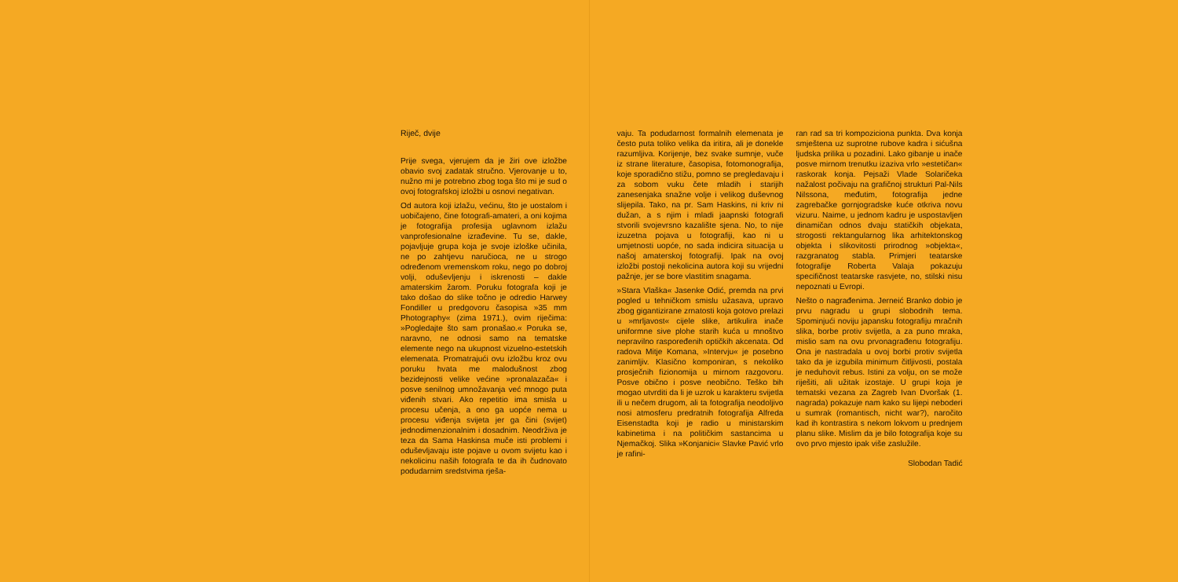Riječ, dvije
Prije svega, vjerujem da je žiri ove izložbe obavio svoj zadatak stručno. Vjerovanje u to, nužno mi je potrebno zbog toga što mi je sud o ovoj fotografskoj izložbi u osnovi negativan.
Od autora koji izlažu, većinu, što je uostalom i uobičajeno, čine fotografi-amateri, a oni kojima je fotografija profesija uglavnom izlažu vanprofesionalne izrađevine. Tu se, dakle, pojavljuje grupa koja je svoje izloške učinila, ne po zahtjevu naručioca, ne u strogo određenom vremenskom roku, nego po dobroj volji, oduševljenju i iskrenosti – dakle amaterskim žarom. Poruku fotografa koji je tako došao do slike točno je odredio Harwey Fondiller u predgovoru časopisa »35 mm Photography« (zima 1971.), ovim riječima: »Pogledajte što sam pronašao.« Poruka se, naravno, ne odnosi samo na tematske elemente nego na ukupnost vizuelno-estetskih elemenata. Promatrajući ovu izložbu kroz ovu poruku hvata me malodušnost zbog bezidejnosti velike većine »pronalazača« i posve senilnog umnožavanja već mnogo puta viđenih stvari. Ako repetitio ima smisla u procesu učenja, a ono ga uopće nema u procesu viđenja svijeta jer ga čini (svijet) jednodimenzionalnim i dosadnim. Neodrživa je teza da Sama Haskinsa muče isti problemi i oduševljavaju iste pojave u ovom svijetu kao i nekolicinu naših fotografa te da ih čudnovato podudarnim sredstvima rješa-
vaju. Ta podudarnost formalnih elemenata je često puta toliko velika da iritira, ali je donekle razumljiva. Korijenje, bez svake sumnje, vuče iz strane literature, časopisa, fotomonografija, koje sporadično stižu, pomno se pregledavaju i za sobom vuku čete mladih i starijih zanesenjaka snažne volje i velikog duševnog slijepila. Tako, na pr. Sam Haskins, ni kriv ni dužan, a s njim i mladi jaapnski fotografi stvorili svojevrsno kazalište sjena. No, to nije izuzetna pojava u fotografiji, kao ni u umjetnosti uopće, no sada indicira situacija u našoj amaterskoj fotografiji. Ipak na ovoj izložbi postoji nekolicina autora koji su vrijedni pažnje, jer se bore vlastitim snagama.
»Stara Vlaška« Jasenke Odić, premda na prvi pogled u tehničkom smislu užasava, upravo zbog gigantizirane zrnatosti koja gotovo prelazi u »mrljavost« cijele slike, artikulira inače uniformne sive plohe starih kuća u mnoštvo nepravilno raspoređenih optičkih akcenata. Od radova Mitje Komana, »Intervju« je posebno zanimljiv. Klasično komponiran, s nekoliko prosječnih fizionomija u mirnom razgovoru. Posve obično i posve neobično. Teško bih mogao utvrditi da li je uzrok u karakteru svijetla ili u nečem drugom, ali ta fotografija neodoljivo nosi atmosferu predratnih fotografija Alfreda Eisenstadta koji je radio u ministarskim kabinetima i na političkim sastancima u Njemačkoj. Slika »Konjanici« Slavke Pavić vrlo je rafini-
ran rad sa tri kompoziciona punkta. Dva konja smještena uz suprotne rubove kadra i sićušna ljudska prilika u pozadini. Lako gibanje u inače posve mirnom trenutku izaziva vrlo »estetičan« raskorak konja. Pejsaži Vlade Solaričeka nažalost počivaju na grafičnoj strukturi Pal-Nils Nilssona, međutim, fotografija jedne zagrebačke gornjogradske kuće otkriva novu vizuru. Naime, u jednom kadru je uspostavljen dinamičan odnos dvaju statičkih objekata, strogosti rektangularnog lika arhitektonskog objekta i slikovitosti prirodnog »objekta«, razgranatog stabla. Primjeri teatarske fotografije Roberta Valaja pokazuju specifičnost teatarske rasvjete, no, stilski nisu nepoznati u Evropi.
Nešto o nagrađenima. Jerneić Branko dobio je prvu nagradu u grupi slobodnih tema. Spominjući noviju japansku fotografiju mračnih slika, borbe protiv svijetla, a za puno mraka, mislio sam na ovu prvonagrađenu fotografiju. Ona je nastradala u ovoj borbi protiv svijetla tako da je izgubila minimum čitljivosti, postala je neduhovit rebus. Istini za volju, on se može riješiti, ali užitak izostaje. U grupi koja je tematski vezana za Zagreb Ivan Dvoršak (1. nagrada) pokazuje nam kako su lijepi neboderi u sumrak (romantisch, nicht war?), naročito kad ih kontrastira s nekom lokvom u prednjem planu slike. Mislim da je bilo fotografija koje su ovo prvo mjesto ipak više zaslužile.
Slobodan Tadić